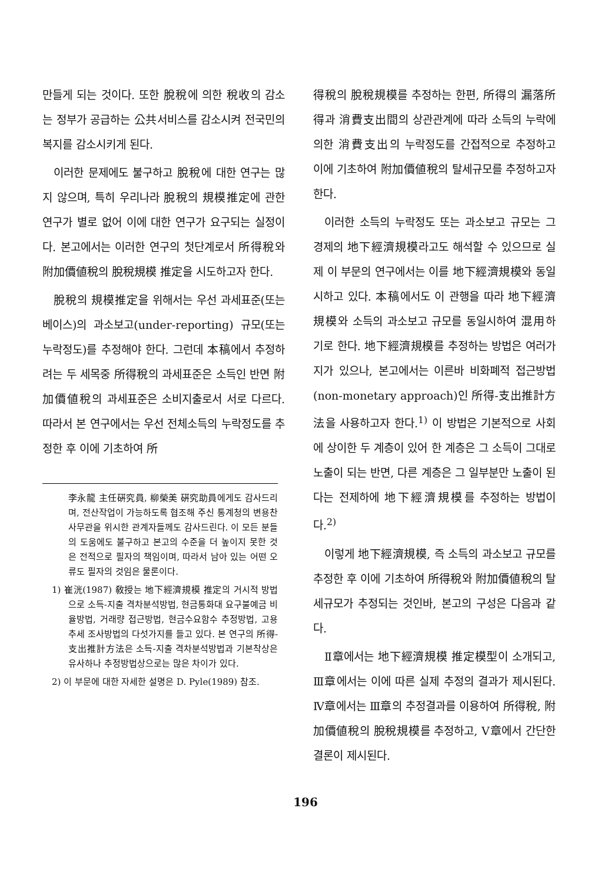만들게 되는 것이다. 또한 脫稅에 의한 稅收의 감소는 정부가 공급하는 公共서비스를 감소시켜 전국민의 복지를 감소시키게 된다.
이러한 문제에도 불구하고 脫稅에 대한 연구는 많지 않으며, 특히 우리나라 脫稅의 規模推定에 관한 연구가 별로 없어 이에 대한 연구가 요구되는 실정이다. 본고에서는 이러한 연구의 첫단계로서 所得稅와 附加價値稅의 脫稅規模 推定을 시도하고자 한다.
脫稅의 規模推定을 위해서는 우선 과세표준(또는 베이스)의 과소보고(under-reporting) 규모(또는 누락정도)를 추정해야 한다. 그런데 本稿에서 추정하려는 두 세목중 所得稅의 과세표준은 소득인 반면 附加價値稅의 과세표준은 소비지출로서 서로 다르다. 따라서 본 연구에서는 우선 전체소득의 누락정도를 추정한 후 이에 기초하여 所
李永龍 主任硏究員, 柳榮美 硏究助員에게도 감사드리며, 전산작업이 가능하도록 협조해 주신 통계청의 변용찬 사무관을 위시한 관계자들께도 감사드린다. 이 모든 분들의 도움에도 불구하고 본고의 수준을 더 높이지 못한 것은 전적으로 필자의 책임이며, 따라서 남아 있는 어떤 오류도 필자의 것임은 물론이다.
1) 崔洸(1987) 敎授는 地下經濟規模 推定의 거시적 방법으로 소득-지출 격차분석방법, 현금통화대 요구불예금 비율방법, 거래량 접근방법, 현금수요함수 추정방법, 고용추세 조사방법의 다섯가지를 들고 있다. 본 연구의 所得-支出推計方法은 소득-지출 격차분석방법과 기본착상은 유사하나 추정방법상으로는 많은 차이가 있다.
2) 이 부문에 대한 자세한 설명은 D. Pyle(1989) 참조.
得稅의 脫稅規模를 추정하는 한편, 所得의 漏落所得과 消費支出間의 상관관계에 따라 소득의 누락에 의한 消費支出의 누락정도를 간접적으로 추정하고 이에 기초하여 附加價値稅의 탈세규모를 추정하고자 한다.
이러한 소득의 누락정도 또는 과소보고 규모는 그 경제의 地下經濟規模라고도 해석할 수 있으므로 실제 이 부문의 연구에서는 이를 地下經濟規模와 동일시하고 있다. 本稿에서도 이 관행을 따라 地下經濟規模와 소득의 과소보고 규모를 동일시하여 混用하기로 한다. 地下經濟規模를 추정하는 방법은 여러가지가 있으나, 본고에서는 이른바 비화폐적 접근방법(non-monetary approach)인 所得-支出推計方法을 사용하고자 한다.<sup>1)</sup> 이 방법은 기본적으로 사회에 상이한 두 계층이 있어 한 계층은 그 소득이 그대로 노출이 되는 반면, 다른 계층은 그 일부분만 노출이 된다는 전제하에 地下經濟規模를 추정하는 방법이다.<sup>2)</sup>
이렇게 地下經濟規模, 즉 소득의 과소보고 규모를 추정한 후 이에 기초하여 所得稅와 附加價値稅의 탈세규모가 추정되는 것인바, 본고의 구성은 다음과 같다.
Ⅱ章에서는 地下經濟規模 推定模型이 소개되고, Ⅲ章에서는 이에 따른 실제 추정의 결과가 제시된다. Ⅳ章에서는 Ⅲ章의 추정결과를 이용하여 所得稅, 附加價値稅의 脫稅規模를 추정하고, Ⅴ章에서 간단한 결론이 제시된다.
196